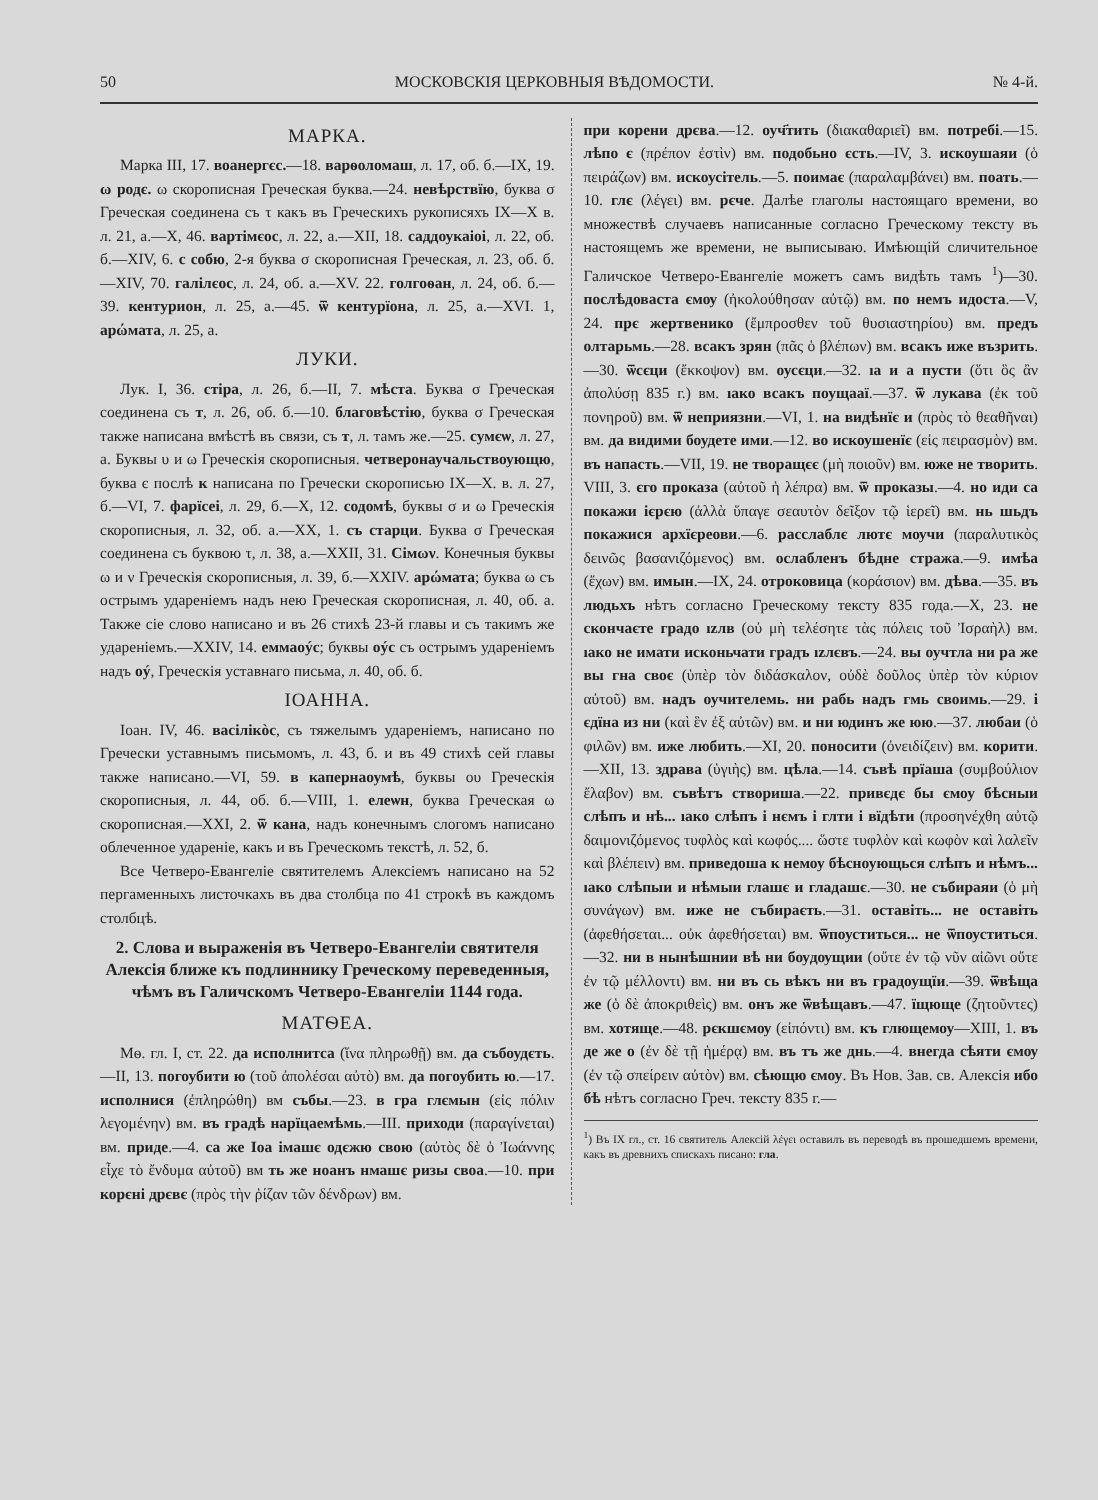50 МОСКОВСКІЯ ЦЕРКОВНЫЯ ВѢДОМОСТИ. № 4-й.
МАРКА.
Марка III, 17. воанергєс.—18. варѳоломаш, л. 17, об. б.—IX, 19. ω родє. ω скорописная Греческая буква.—24. невѣрствїю, буква σ Греческая соединена съ τ какъ въ Греческихъ рукописяхъ IX—X в. л. 21, а.—X, 46. вартімєос, л. 22, а.—XII, 18. саддоукаіоі, л. 22, об. б.—XIV, 6. с собю, 2-я буква σ скорописная Греческая, л. 23, об. б.—XIV, 70. галілєос, л. 24, об. а.—XV. 22. голгоѳан, л. 24, об. б.—39. кентурион, л. 25, а.—45. ѿ кентурїона, л. 25, а.—XVI. 1, арώмата, л. 25, а.
ЛУКИ.
Лук. I, 36. стіра, л. 26, б.—II, 7. мѣста. Буква σ Греческая соединена съ т, л. 26, об. б.—10. благовѣстію, буква σ Греческая также написана вмѣстѣ въ связи, съ т, л. тамъ же.—25. сумєѡ, л. 27, а. Буквы υ и ω Греческія скорописныя. четверонаучальствоующю, буква є послѣ к написана по Гречески скорописью IX—X. в. л. 27, б.—VI, 7. фарїсеі, л. 29, б.—X, 12. содомѣ, буквы σ и ω Греческія скорописныя, л. 32, об. а.—XX, 1. съ старци. Буква σ Греческая соединена съ буквою τ, л. 38, а.—XXII, 31. Сімων. Конечныя буквы ω и ν Греческія скорописныя, л. 39, б.—XXIV. арώмата; буква ω съ острымъ удареніемъ надъ нею Греческая скорописная, л. 40, об. а. Также сіе слово написано и въ 26 стихѣ 23-й главы и съ такимъ же удареніемъ.—XXIV, 14. еммаоýс; буквы оýс съ острымъ удареніемъ надъ оý, Греческія уставнаго письма, л. 40, об. б.
ІОАННА.
Іоан. IV, 46. васілікòс, съ тяжелымъ удареніемъ, написано по Гречески уставнымъ письмомъ, л. 43, б. и въ 49 стихѣ сей главы также написано.—VI, 59. в капернаоумѣ, буквы ου Греческія скорописныя, л. 44, об. б.—VIII, 1. елеѡн, буква Греческая ω скорописная.—XXI, 2. ѿ кана, надъ конечнымъ слогомъ написано облеченное удареніе, какъ и въ Греческомъ текстѣ, л. 52, б.
Все Четверо-Евангеліе святителемъ Алексіемъ написано на 52 пергаменныхъ листочкахъ въ два столбца по 41 строкѣ въ каждомъ столбцѣ.
2. Слова и выраженія въ Четверо-Евангеліи святителя Алексія ближе къ подлиннику Греческому переведенныя, чѣмъ въ Галичскомъ Четверо-Евангеліи 1144 года.
МАТѲЕА.
Мѳ. гл. I, ст. 22. да исполнитса (ἵνα πληρωθῇ) вм. да събоудєть.—II, 13. погоубити ю (τοῦ ἀπολέσαι αὐτὸ) вм. да погоубить ю.—17. исполнися (ἐπληρώθη) вм събы.—23. в гра глємын (εἰς πόλιν λεγομένην) вм. въ градѣ нарїцаемѣмь.—III. приходи (παραγίνεται) вм. приде.—4. са же Іоа імашє одєжю свою (αὐτὸς δὲ ὁ Ἰωάννης εἶχε τὸ ἔνδυμα αὐτοῦ) вм ть же ноанъ нмашє ризы своа.—10. при корєні дрєвє (πρὸς τὴν ῥίζαν τῶν δένδρων) вм.
при корени дрєва.—12. оуч҃тить (διακαθαριεῖ) вм. потребі.—15. лѣпо є (πρέπον ἐστὶν) вм. подобьно єсть.—IV, 3. искоушаяи (ὁ πειράζων) вм. искоусітель.—5. поимає (παραλαμβάνει) вм. поать.—10. глє (λέγει) вм. рєче. Далѣе глаголы настоящаго времени, во множествѣ случаевъ написанные согласно Греческому тексту въ настоящемъ же времени, не выписываю. Имѣющій сличительное Галичское Четверо-Евангеліе можетъ самъ видѣть тамъ <sup>1</sup>)—30. послѣдоваста ємѹ (ἠκολούθησαν αὐτῷ) вм. по немъ идоста.—V, 24. прє жертвенико (ἔμπροσθεν τοῦ θυσιαστηρίου) вм. предъ олтарьмь.—28. всакъ зрян (πᾶς ὁ βλέπων) вм. всакъ иже възрить.—30. ѿсєци (ἔκκοψον) вм. оусєци.—32. ıа и а пусти (ὅτι ὃς ἂν ἀπολύσῃ 835 г.) вм. ıако всакъ поущааї.—37. ѿ лукава (ἐκ τοῦ πονηροῦ) вм. ѿ неприязни.—VI, 1. на видѣнїє и (πρὸς τὸ θεαθῆναι) вм. да видими боудете ими.—12. во искоушенїє (εἰς πειρασμὸν) вм. въ напасть.—VII, 19. не творащєє (μὴ ποιοῦν) вм. юже не творить. VIII, 3. єго проказа (αὐτοῦ ἡ λέπρα) вм. ѿ проказы.—4. но иди са покажи ієрєю (ἀλλὰ ὕπαγε σεαυτὸν δεῖξον τῷ ἱερεῖ) вм. нь шьдъ покажися архїєреови.—6. расслаблє лютє мѹчи (παραλυτικὸς δεινῶς βασανιζόμενος) вм. ослабленъ бѣдне стража.—9. имѣа (ἔχων) вм. имын.—IX, 24. отроковица (κοράσιον) вм. дѣва.—35. въ людьхъ нѣтъ согласно Греческому тексту 835 года.—X, 23. не скончаєте градо ızлв (οὐ μὴ τελέσητε τὰς πόλεις τοῦ Ἰσραὴλ) вм. ıако не имати исконьчати градъ ızлєвъ.—24. вы оучтла ни ра же вы гна своє (ὑπὲρ τὸν διδάσκαλον, οὐδὲ δοῦλος ὑπὲρ τὸν κύριον αὐτοῦ) вм. надъ оучителемь. ни рабь надъ гмь своимь.—29. і єдїна из ни (καὶ ἓν ἐξ αὐτῶν) вм. и ни юдинъ же юю.—37. любаи (ὁ φιλῶν) вм. иже любить.—XI, 20. поносити (ὀνειδίζειν) вм. корити.—XII, 13. здрава (ὑγιὴς) вм. цѣла.—14. съвѣ прїаша (συμβούλιον ἔλαβον) вм. съвѣтъ створиша.—22. привєдє бы ємоу бѣсныи слѣпъ и нѣ... ıако слѣпъ і нємъ і глти і вїдѣти (προσηνέχθη αὐτῷ δαιμονιζόμενος τυφλὸς καὶ κωφός.... ὥστε τυφλὸν καὶ κωφὸν καὶ λαλεῖν καὶ βλέπειν) вм. приведоша к немоу бѣсноующься слѣпъ и нѣмъ... ıако слѣпыи и нѣмыи глашє и гладашє.—30. не събираяи (ὁ μὴ συνάγων) вм. иже не събираєть.—31. оставіть... не оставіть (ἀφεθήσεται... οὐκ ἀφεθήσεται) вм. ѿпоуститься... не ѿпоуститься.—32. ни в нынѣшнии вѣ ни бѹдѹщии (οὔτε ἐν τῷ νῦν αἰῶνι οὔτε ἐν τῷ μέλλοντι) вм. ни въ сь вѣкъ ни въ градоущїи.—39. ѿвѣща же (ὁ δὲ ἀποκριθεὶς) вм. онъ же ѿвѣщавъ.—47. їщюще (ζητοῦντες) вм. хотяще.—48. рєкшємѹ (εἰπόντι) вм. къ глющемоу—XIII, 1. въ де же о (ἐν δὲ τῇ ἡμέρᾳ) вм. въ тъ же днь.—4. внегда сѣяти ємѹ (ἐν τῷ σπείρειν αὐτὸν) вм. сѣющю ємоу. Въ Нов. Зав. св. Алексія ибо бѣ нѣтъ согласно Греч. тексту 835 г.—
<sup>1</sup>) Въ IX гл., ст. 16 святитель Алексій λέγει оставилъ въ переводѣ въ прошедшемъ времени, какъ въ древнихъ спискахъ писано: гла.